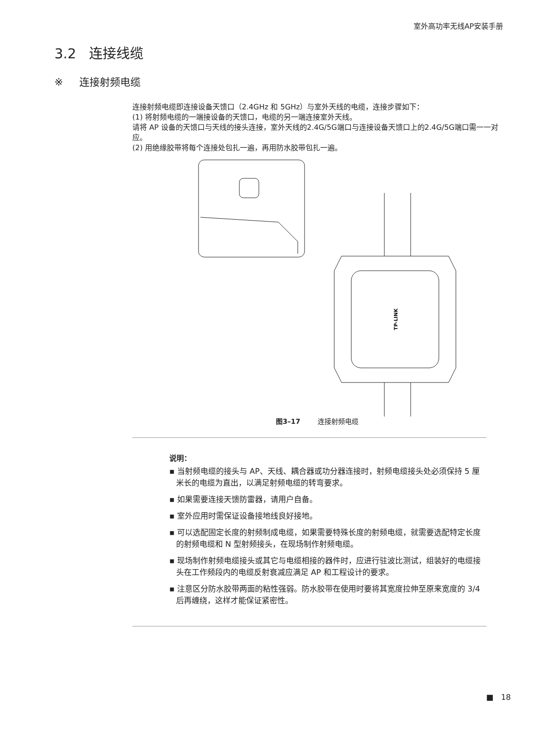室外高功率无线AP安装手册
3.2 连接线缆
※ 连接射频电缆
连接射频电缆即连接设备天馈口（2.4GHz 和 5GHz）与室外天线的电缆，连接步骤如下：
(1) 将射频电缆的一端接设备的天馈口，电缆的另一端连接室外天线。
请将 AP 设备的天馈口与天线的接头连接，室外天线的2.4G/5G端口与连接设备天馈口上的2.4G/5G端口需一一对应。
(2) 用绝缘胶带将每个连接处包扎一遍，再用防水胶带包扎一遍。
TP-LINK
图3–17 连接射频电缆
说明：
▪ 当射频电缆的接头与 AP、天线、耦合器或功分器连接时，射频电缆接头处必须保持 5 厘米长的电缆为直出，以满足射频电缆的转弯要求。
▪ 如果需要连接天馈防雷器，请用户自备。
▪ 室外应用时需保证设备接地线良好接地。
▪ 可以选配固定长度的射频制成电缆，如果需要特殊长度的射频电缆，就需要选配特定长度的射频电缆和 N 型射频接头，在现场制作射频电缆。
▪ 现场制作射频电缆接头或其它与电缆相接的器件时，应进行驻波比测试，组装好的电缆接头在工作频段内的电缆反射衰减应满足 AP 和工程设计的要求。
▪ 注意区分防水胶带两面的粘性强弱。防水胶带在使用时要将其宽度拉伸至原来宽度的 3/4 后再缠绕，这样才能保证紧密性。
■ 18